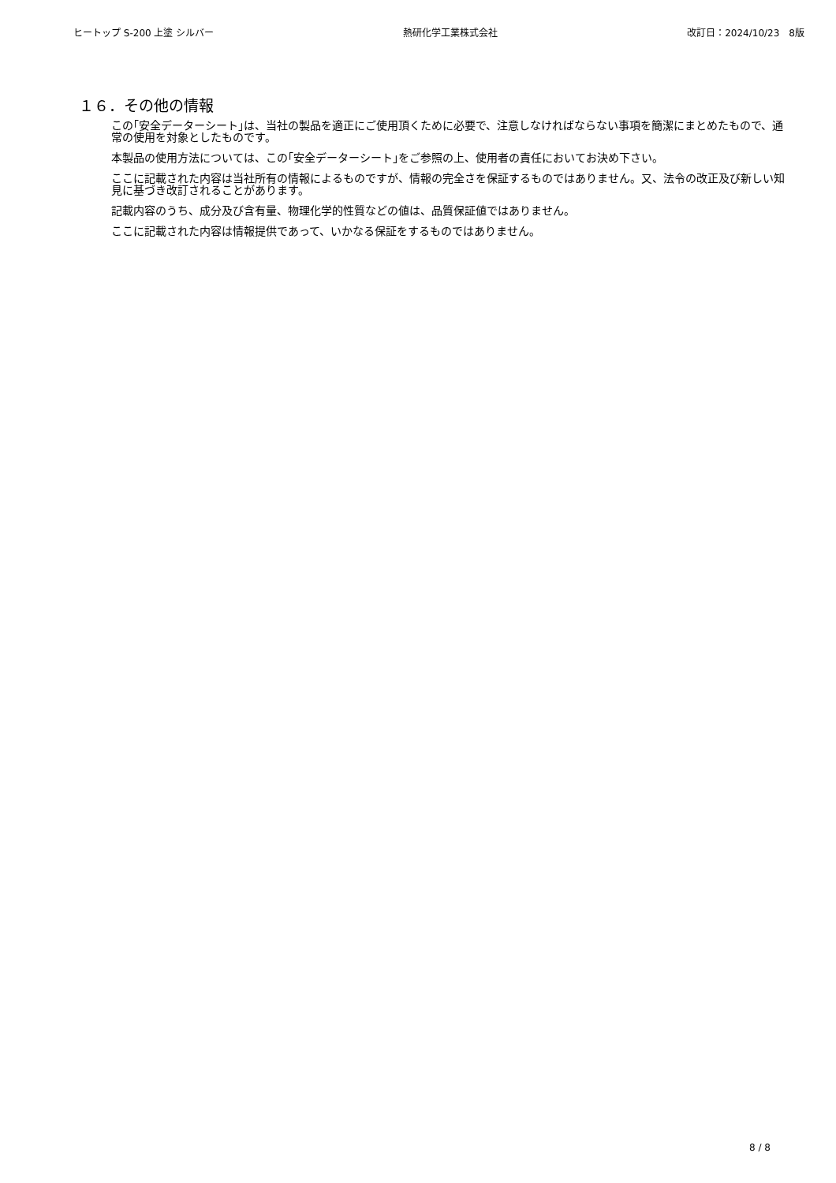ヒートップ S-200 上塗 シルバー 熱研化学工業株式会社 改訂日：2024/10/23　8版
１６．その他の情報
この｢安全データーシート｣は、当社の製品を適正にご使用頂くために必要で、注意しなければならない事項を簡潔にまとめたもので、通常の使用を対象としたものです。
本製品の使用方法については、この｢安全データーシート｣をご参照の上、使用者の責任においてお決め下さい。
ここに記載された内容は当社所有の情報によるものですが、情報の完全さを保証するものではありません。又、法令の改正及び新しい知見に基づき改訂されることがあります。
記載内容のうち、成分及び含有量、物理化学的性質などの値は、品質保証値ではありません。
ここに記載された内容は情報提供であって、いかなる保証をするものではありません。
8 / 8